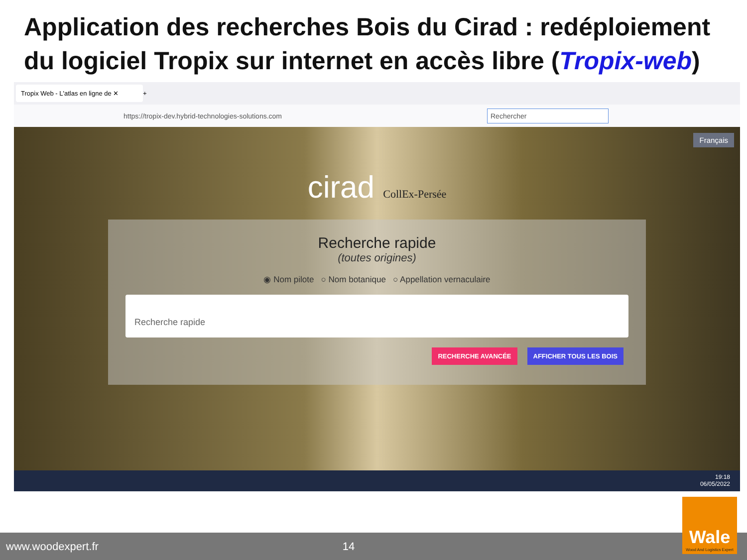Application des recherches Bois du Cirad : redéploiement du logiciel Tropix sur internet en accès libre (Tropix-web)
Tropix Web - L'atlas en ligne de ✕
+
https://tropix-dev.hybrid-technologies-solutions.com Rechercher
Français
cirad CollEx-Persée
Recherche rapide
(toutes origines)
◉ Nom pilote ○ Nom botanique ○ Appellation vernaculaire
Recherche rapide
RECHERCHE AVANCÉE AFFICHER TOUS LES BOIS
19:18
06/05/2022
www.woodexpert.fr 14
Wale
Wood And Logistics Expert